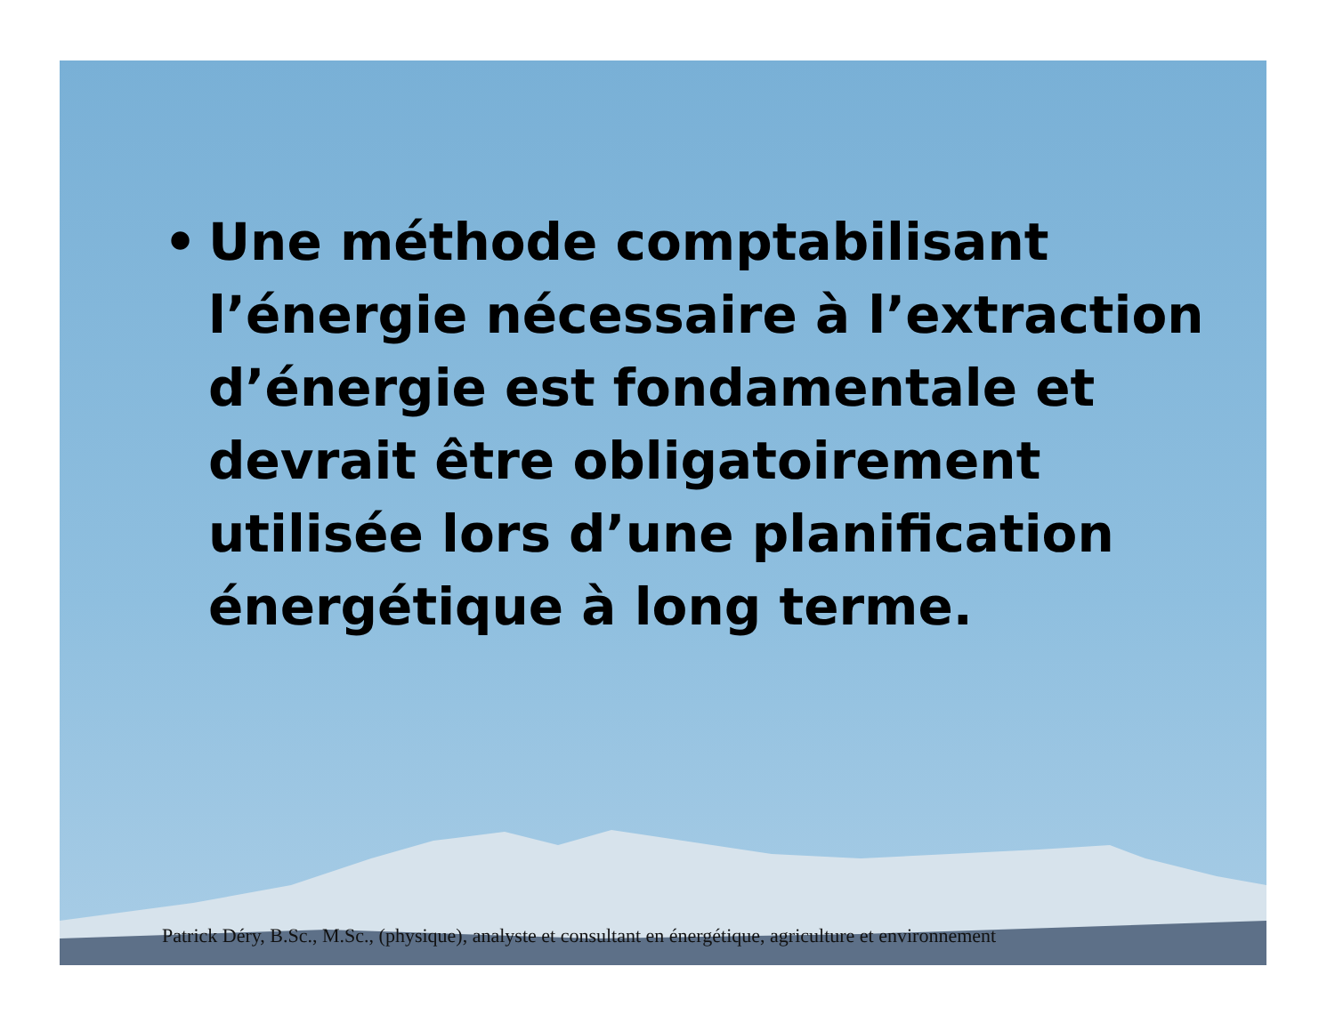• Une méthode comptabilisant l’énergie nécessaire à l’extraction d’énergie est fondamentale et devrait être obligatoirement utilisée lors d’une planification énergétique à long terme.
Patrick Déry, B.Sc., M.Sc., (physique), analyste et consultant en énergétique, agriculture et environnement